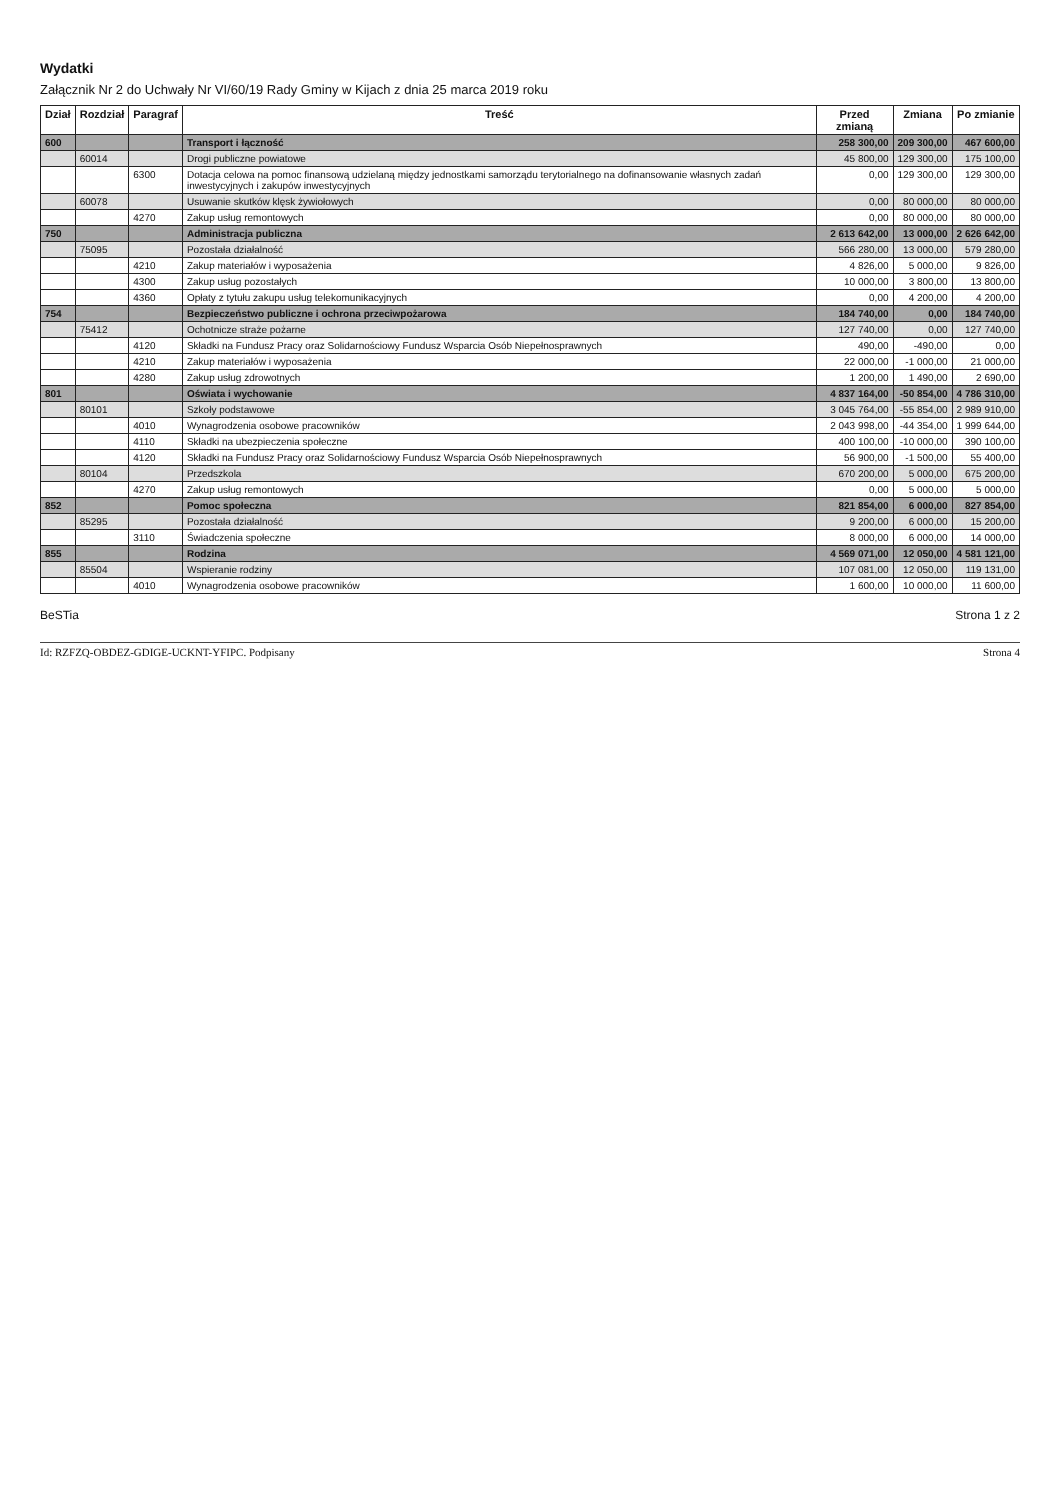Wydatki
Załącznik Nr 2 do Uchwały Nr VI/60/19 Rady Gminy w Kijach z dnia 25 marca 2019 roku
| Dział | Rozdział | Paragraf | Treść | Przed zmianą | Zmiana | Po zmianie |
| --- | --- | --- | --- | --- | --- | --- |
| 600 | | | Transport i łączność | 258 300,00 | 209 300,00 | 467 600,00 |
| | 60014 | | Drogi publiczne powiatowe | 45 800,00 | 129 300,00 | 175 100,00 |
| | | 6300 | Dotacja celowa na pomoc finansową udzielaną między jednostkami samorządu terytorialnego na dofinansowanie własnych zadań inwestycyjnych i zakupów inwestycyjnych | 0,00 | 129 300,00 | 129 300,00 |
| | 60078 | | Usuwanie skutków klęsk żywiołowych | 0,00 | 80 000,00 | 80 000,00 |
| | | 4270 | Zakup usług remontowych | 0,00 | 80 000,00 | 80 000,00 |
| 750 | | | Administracja publiczna | 2 613 642,00 | 13 000,00 | 2 626 642,00 |
| | 75095 | | Pozostała działalność | 566 280,00 | 13 000,00 | 579 280,00 |
| | | 4210 | Zakup materiałów i wyposażenia | 4 826,00 | 5 000,00 | 9 826,00 |
| | | 4300 | Zakup usług pozostałych | 10 000,00 | 3 800,00 | 13 800,00 |
| | | 4360 | Opłaty z tytułu zakupu usług telekomunikacyjnych | 0,00 | 4 200,00 | 4 200,00 |
| 754 | | | Bezpieczeństwo publiczne i ochrona przeciwpożarowa | 184 740,00 | 0,00 | 184 740,00 |
| | 75412 | | Ochotnicze straże pożarne | 127 740,00 | 0,00 | 127 740,00 |
| | | 4120 | Składki na Fundusz Pracy oraz Solidarnościowy Fundusz Wsparcia Osób Niepełnosprawnych | 490,00 | -490,00 | 0,00 |
| | | 4210 | Zakup materiałów i wyposażenia | 22 000,00 | -1 000,00 | 21 000,00 |
| | | 4280 | Zakup usług zdrowotnych | 1 200,00 | 1 490,00 | 2 690,00 |
| 801 | | | Oświata i wychowanie | 4 837 164,00 | -50 854,00 | 4 786 310,00 |
| | 80101 | | Szkoły podstawowe | 3 045 764,00 | -55 854,00 | 2 989 910,00 |
| | | 4010 | Wynagrodzenia osobowe pracowników | 2 043 998,00 | -44 354,00 | 1 999 644,00 |
| | | 4110 | Składki na ubezpieczenia społeczne | 400 100,00 | -10 000,00 | 390 100,00 |
| | | 4120 | Składki na Fundusz Pracy oraz Solidarnościowy Fundusz Wsparcia Osób Niepełnosprawnych | 56 900,00 | -1 500,00 | 55 400,00 |
| | 80104 | | Przedszkola | 670 200,00 | 5 000,00 | 675 200,00 |
| | | 4270 | Zakup usług remontowych | 0,00 | 5 000,00 | 5 000,00 |
| 852 | | | Pomoc społeczna | 821 854,00 | 6 000,00 | 827 854,00 |
| | 85295 | | Pozostała działalność | 9 200,00 | 6 000,00 | 15 200,00 |
| | | 3110 | Świadczenia społeczne | 8 000,00 | 6 000,00 | 14 000,00 |
| 855 | | | Rodzina | 4 569 071,00 | 12 050,00 | 4 581 121,00 |
| | 85504 | | Wspieranie rodziny | 107 081,00 | 12 050,00 | 119 131,00 |
| | | 4010 | Wynagrodzenia osobowe pracowników | 1 600,00 | 10 000,00 | 11 600,00 |
BeSTia Strona 1 z 2
Id: RZFZQ-OBDEZ-GDIGE-UCKNT-YFIPC. Podpisany Strona 4